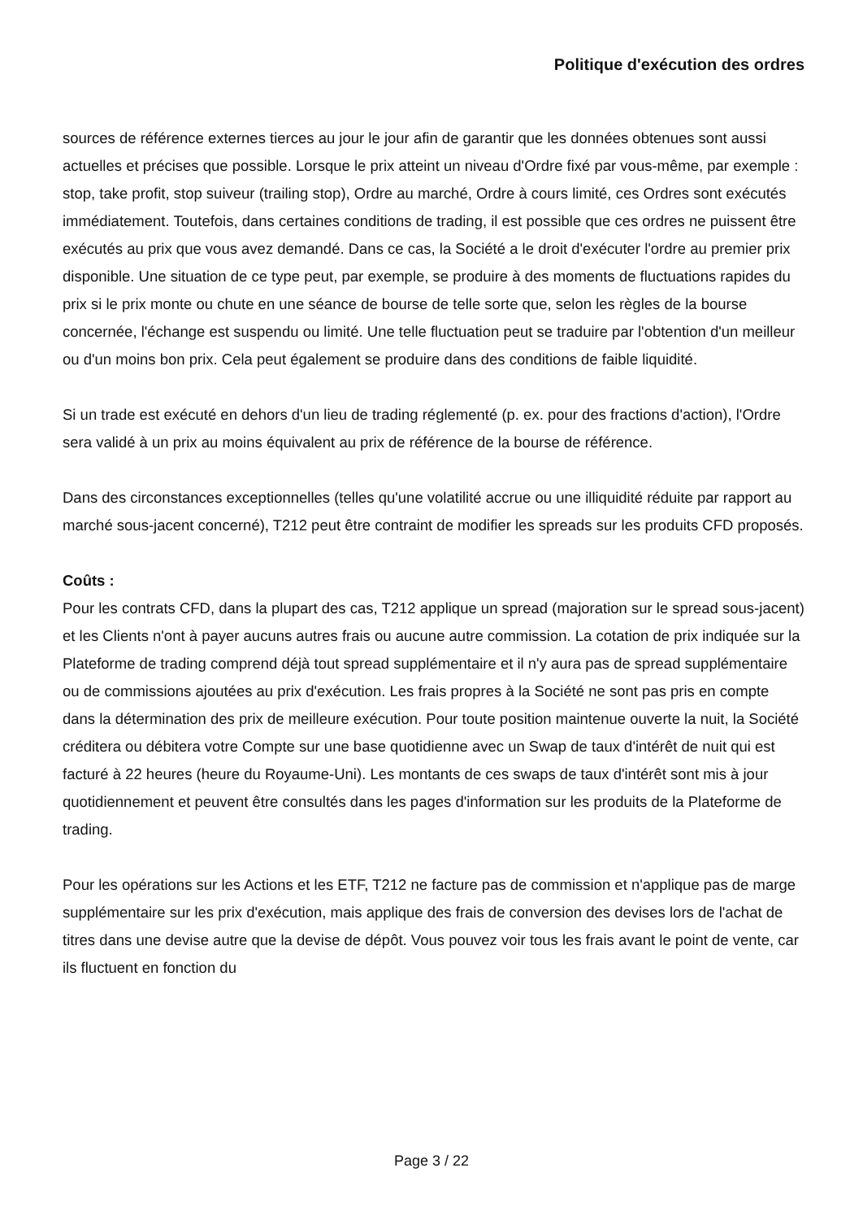Politique d'exécution des ordres
sources de référence externes tierces au jour le jour afin de garantir que les données obtenues sont aussi actuelles et précises que possible. Lorsque le prix atteint un niveau d'Ordre fixé par vous-même, par exemple : stop, take profit, stop suiveur (trailing stop), Ordre au marché, Ordre à cours limité, ces Ordres sont exécutés immédiatement. Toutefois, dans certaines conditions de trading, il est possible que ces ordres ne puissent être exécutés au prix que vous avez demandé. Dans ce cas, la Société a le droit d'exécuter l'ordre au premier prix disponible. Une situation de ce type peut, par exemple, se produire à des moments de fluctuations rapides du prix si le prix monte ou chute en une séance de bourse de telle sorte que, selon les règles de la bourse concernée, l'échange est suspendu ou limité. Une telle fluctuation peut se traduire par l'obtention d'un meilleur ou d'un moins bon prix. Cela peut également se produire dans des conditions de faible liquidité.
Si un trade est exécuté en dehors d'un lieu de trading réglementé (p. ex. pour des fractions d'action), l'Ordre sera validé à un prix au moins équivalent au prix de référence de la bourse de référence.
Dans des circonstances exceptionnelles (telles qu'une volatilité accrue ou une illiquidité réduite par rapport au marché sous-jacent concerné), T212 peut être contraint de modifier les spreads sur les produits CFD proposés.
Coûts :
Pour les contrats CFD, dans la plupart des cas, T212 applique un spread (majoration sur le spread sous-jacent) et les Clients n'ont à payer aucuns autres frais ou aucune autre commission. La cotation de prix indiquée sur la Plateforme de trading comprend déjà tout spread supplémentaire et il n'y aura pas de spread supplémentaire ou de commissions ajoutées au prix d'exécution. Les frais propres à la Société ne sont pas pris en compte dans la détermination des prix de meilleure exécution. Pour toute position maintenue ouverte la nuit, la Société créditera ou débitera votre Compte sur une base quotidienne avec un Swap de taux d'intérêt de nuit qui est facturé à 22 heures (heure du Royaume-Uni). Les montants de ces swaps de taux d'intérêt sont mis à jour quotidiennement et peuvent être consultés dans les pages d'information sur les produits de la Plateforme de trading.
Pour les opérations sur les Actions et les ETF, T212 ne facture pas de commission et n'applique pas de marge supplémentaire sur les prix d'exécution, mais applique des frais de conversion des devises lors de l'achat de titres dans une devise autre que la devise de dépôt. Vous pouvez voir tous les frais avant le point de vente, car ils fluctuent en fonction du
Page 3 / 22